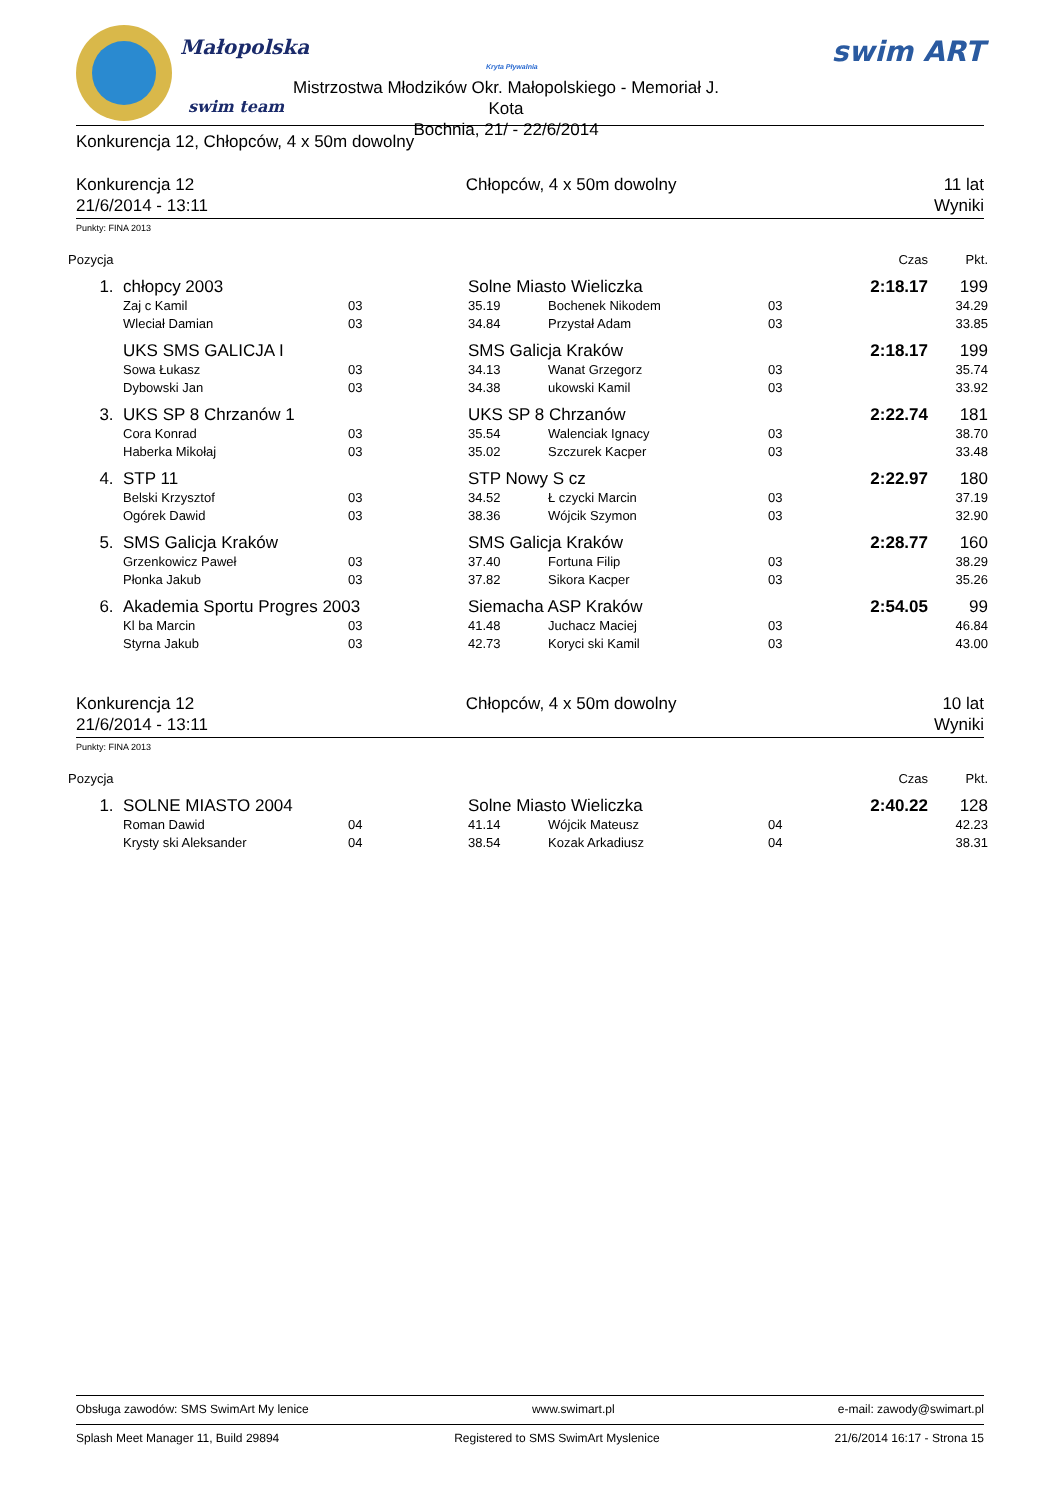Małopolska
swim team
Kryta Pływalnia
Mistrzostwa Młodzików Okr. Małopolskiego - Memoriał J. Kota
Bochnia, 21/ - 22/6/2014
swim ART
Konkurencja 12, Chłopców, 4 x 50m dowolny
Konkurencja 12
21/6/2014 - 13:11
Chłopców, 4 x 50m dowolny 11 lat
Wyniki
Punkty: FINA 2013
| Pozycja | | | | | | Czas | Pkt. |
| 1. | chłopcy 2003 | | Solne Miasto Wieliczka | | | 2:18.17 | 199 |
| | Zaj c Kamil | 03 | 35.19 | Bochenek Nikodem | 03 | | 34.29 |
| | Wleciał Damian | 03 | 34.84 | Przystał Adam | 03 | | 33.85 |
| | UKS SMS GALICJA I | | SMS Galicja Kraków | | | 2:18.17 | 199 |
| | Sowa Łukasz | 03 | 34.13 | Wanat Grzegorz | 03 | | 35.74 |
| | Dybowski Jan | 03 | 34.38 | ukowski Kamil | 03 | | 33.92 |
| 3. | UKS SP 8 Chrzanów 1 | | UKS SP 8 Chrzanów | | | 2:22.74 | 181 |
| | Cora Konrad | 03 | 35.54 | Walenciak Ignacy | 03 | | 38.70 |
| | Haberka Mikołaj | 03 | 35.02 | Szczurek Kacper | 03 | | 33.48 |
| 4. | STP 11 | | STP Nowy S cz | | | 2:22.97 | 180 |
| | Belski Krzysztof | 03 | 34.52 | Ł czycki Marcin | 03 | | 37.19 |
| | Ogórek Dawid | 03 | 38.36 | Wójcik Szymon | 03 | | 32.90 |
| 5. | SMS Galicja Kraków | | SMS Galicja Kraków | | | 2:28.77 | 160 |
| | Grzenkowicz Paweł | 03 | 37.40 | Fortuna Filip | 03 | | 38.29 |
| | Płonka Jakub | 03 | 37.82 | Sikora Kacper | 03 | | 35.26 |
| 6. | Akademia Sportu Progres 2003 | | Siemacha ASP Kraków | | | 2:54.05 | 99 |
| | Kl ba Marcin | 03 | 41.48 | Juchacz Maciej | 03 | | 46.84 |
| | Styrna Jakub | 03 | 42.73 | Koryci ski Kamil | 03 | | 43.00 |
Konkurencja 12
21/6/2014 - 13:11
Chłopców, 4 x 50m dowolny 10 lat
Wyniki
Punkty: FINA 2013
| Pozycja | | | | | | Czas | Pkt. |
| 1. | SOLNE MIASTO 2004 | | Solne Miasto Wieliczka | | | 2:40.22 | 128 |
| | Roman Dawid | 04 | 41.14 | Wójcik Mateusz | 04 | | 42.23 |
| | Krysty ski Aleksander | 04 | 38.54 | Kozak Arkadiusz | 04 | | 38.31 |
Obsługa zawodów: SMS SwimArt My lenice www.swimart.pl e-mail: zawody@swimart.pl
Splash Meet Manager 11, Build 29894 Registered to SMS SwimArt Myslenice 21/6/2014 16:17 - Strona 15